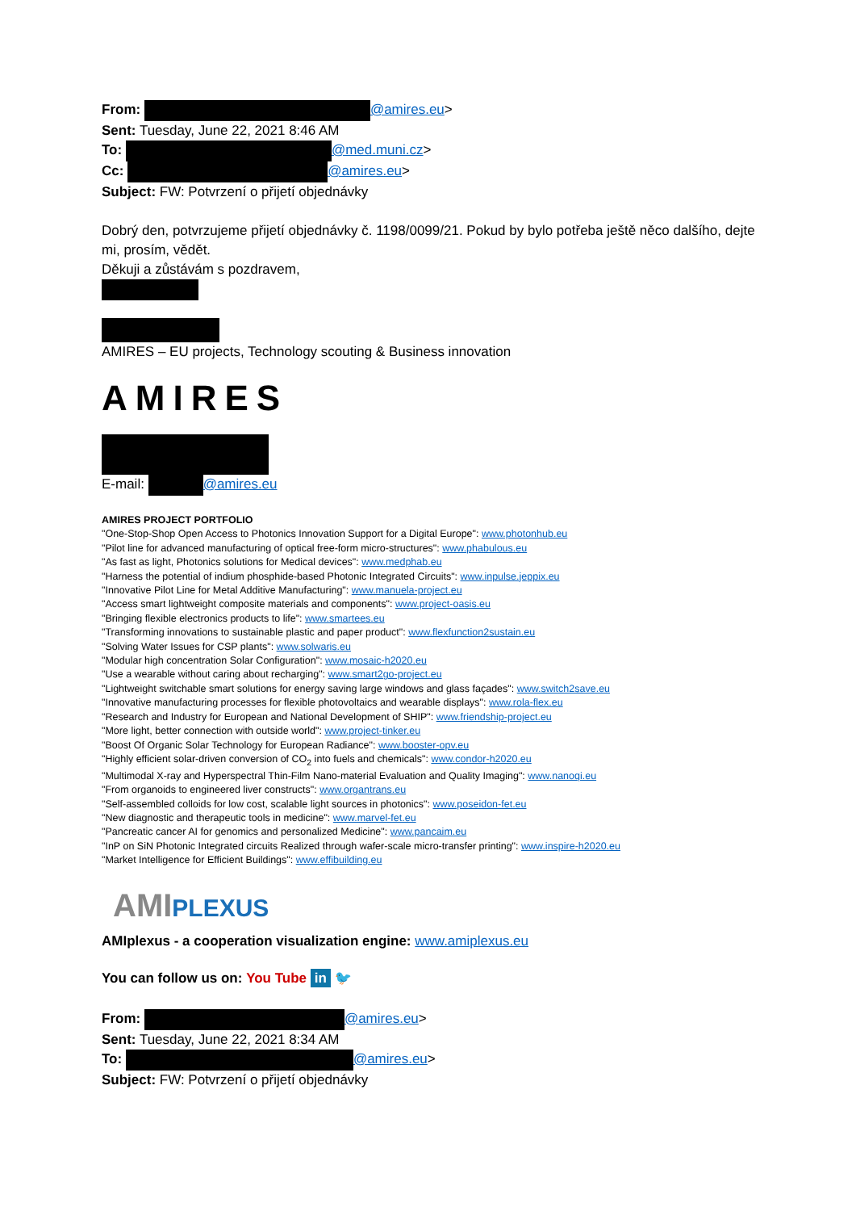From: @amires.eu>
Sent: Tuesday, June 22, 2021 8:46 AM
To: @med.muni.cz>
Cc: @amires.eu>
Subject: FW: Potvrzení o přijetí objednávky
Dobrý den, potvrzujeme přijetí objednávky č. 1198/0099/21. Pokud by bylo potřeba ještě něco dalšího, dejte mi, prosím, vědět.
Děkuji a zůstávám s pozdravem,
AMIRES – EU projects, Technology scouting & Business innovation
AMIRES
E-mail: @amires.eu
AMIRES PROJECT PORTFOLIO
"One-Stop-Shop Open Access to Photonics Innovation Support for a Digital Europe": www.photonhub.eu
"Pilot line for advanced manufacturing of optical free-form micro-structures": www.phabulous.eu
"As fast as light, Photonics solutions for Medical devices": www.medphab.eu
"Harness the potential of indium phosphide-based Photonic Integrated Circuits": www.inpulse.jeppix.eu
"Innovative Pilot Line for Metal Additive Manufacturing": www.manuela-project.eu
"Access smart lightweight composite materials and components": www.project-oasis.eu
"Bringing flexible electronics products to life": www.smartees.eu
"Transforming innovations to sustainable plastic and paper product": www.flexfunction2sustain.eu
"Solving Water Issues for CSP plants": www.solwaris.eu
"Modular high concentration Solar Configuration": www.mosaic-h2020.eu
"Use a wearable without caring about recharging": www.smart2go-project.eu
"Lightweight switchable smart solutions for energy saving large windows and glass façades": www.switch2save.eu
"Innovative manufacturing processes for flexible photovoltaics and wearable displays": www.rola-flex.eu
"Research and Industry for European and National Development of SHIP": www.friendship-project.eu
"More light, better connection with outside world": www.project-tinker.eu
"Boost Of Organic Solar Technology for European Radiance": www.booster-opv.eu
"Highly efficient solar-driven conversion of CO<sub>2</sub> into fuels and chemicals": www.condor-h2020.eu
"Multimodal X-ray and Hyperspectral Thin-Film Nano-material Evaluation and Quality Imaging": www.nanoqi.eu
"From organoids to engineered liver constructs": www.organtrans.eu
"Self-assembled colloids for low cost, scalable light sources in photonics": www.poseidon-fet.eu
"New diagnostic and therapeutic tools in medicine": www.marvel-fet.eu
"Pancreatic cancer AI for genomics and personalized Medicine": www.pancaim.eu
"InP on SiN Photonic Integrated circuits Realized through wafer-scale micro-transfer printing": www.inspire-h2020.eu
"Market Intelligence for Efficient Buildings": www.effibuilding.eu
AMIPLEXUS
AMIplexus - a cooperation visualization engine: www.amiplexus.eu
You can follow us on: You Tube in 🐦
From: @amires.eu>
Sent: Tuesday, June 22, 2021 8:34 AM
To: @amires.eu>
Subject: FW: Potvrzení o přijetí objednávky